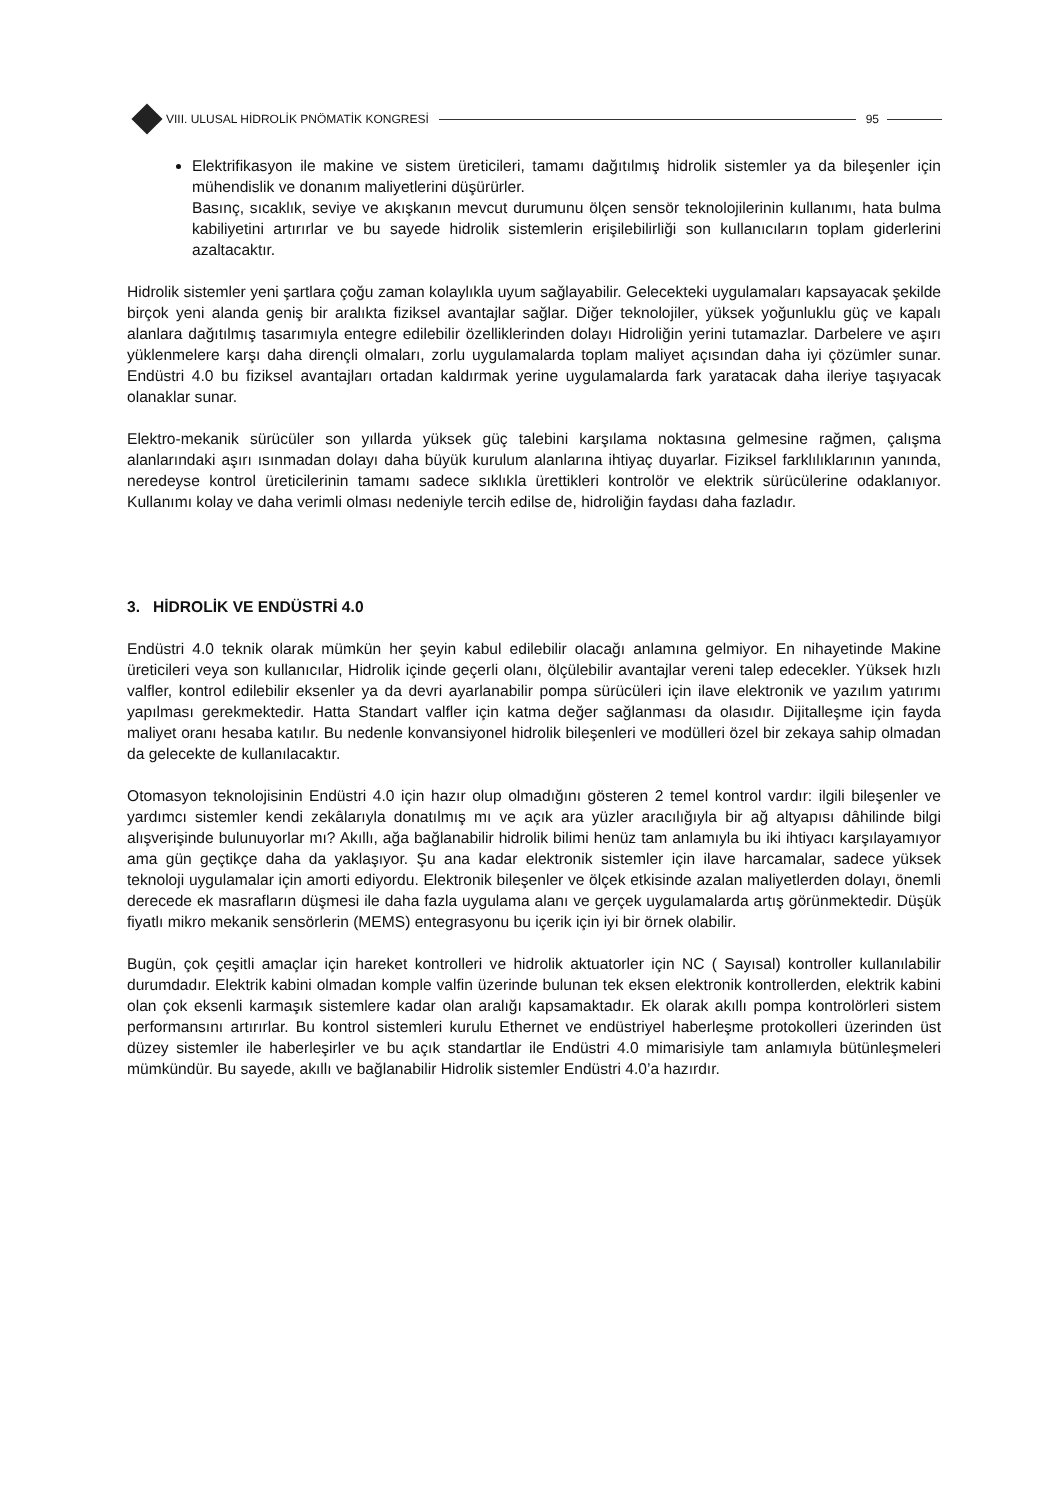VIII. ULUSAL HİDROLİK PNÖMATİK KONGRESİ
95
Elektrifikasyon ile makine ve sistem üreticileri, tamamı dağıtılmış hidrolik sistemler ya da bileşenler için mühendislik ve donanım maliyetlerini düşürürler.
Basınç, sıcaklık, seviye ve akışkanın mevcut durumunu ölçen sensör teknolojilerinin kullanımı, hata bulma kabiliyetini artırırlar ve bu sayede hidrolik sistemlerin erişilebilirliği son kullanıcıların toplam giderlerini azaltacaktır.
Hidrolik sistemler yeni şartlara çoğu zaman kolaylıkla uyum sağlayabilir. Gelecekteki uygulamaları kapsayacak şekilde birçok yeni alanda geniş bir aralıkta fiziksel avantajlar sağlar. Diğer teknolojiler, yüksek yoğunluklu güç ve kapalı alanlara dağıtılmış tasarımıyla entegre edilebilir özelliklerinden dolayı Hidroliğin yerini tutamazlar. Darbelere ve aşırı yüklenmelere karşı daha dirençli olmaları, zorlu uygulamalarda toplam maliyet açısından daha iyi çözümler sunar. Endüstri 4.0 bu fiziksel avantajları ortadan kaldırmak yerine uygulamalarda fark yaratacak daha ileriye taşıyacak olanaklar sunar.
Elektro-mekanik sürücüler son yıllarda yüksek güç talebini karşılama noktasına gelmesine rağmen, çalışma alanlarındaki aşırı ısınmadan dolayı daha büyük kurulum alanlarına ihtiyaç duyarlar. Fiziksel farklılıklarının yanında, neredeyse kontrol üreticilerinin tamamı sadece sıklıkla ürettikleri kontrolör ve elektrik sürücülerine odaklanıyor. Kullanımı kolay ve daha verimli olması nedeniyle tercih edilse de, hidroliğin faydası daha fazladır.
3. HİDROLİK VE ENDÜSTRİ 4.0
Endüstri 4.0 teknik olarak mümkün her şeyin kabul edilebilir olacağı anlamına gelmiyor. En nihayetinde Makine üreticileri veya son kullanıcılar, Hidrolik içinde geçerli olanı, ölçülebilir avantajlar vereni talep edecekler. Yüksek hızlı valfler, kontrol edilebilir eksenler ya da devri ayarlanabilir pompa sürücüleri için ilave elektronik ve yazılım yatırımı yapılması gerekmektedir. Hatta Standart valfler için katma değer sağlanması da olasıdır. Dijitalleşme için fayda maliyet oranı hesaba katılır. Bu nedenle konvansiyonel hidrolik bileşenleri ve modülleri özel bir zekaya sahip olmadan da gelecekte de kullanılacaktır.
Otomasyon teknolojisinin Endüstri 4.0 için hazır olup olmadığını gösteren 2 temel kontrol vardır: ilgili bileşenler ve yardımcı sistemler kendi zekâlarıyla donatılmış mı ve açık ara yüzler aracılığıyla bir ağ altyapısı dâhilinde bilgi alışverişinde bulunuyorlar mı? Akıllı, ağa bağlanabilir hidrolik bilimi henüz tam anlamıyla bu iki ihtiyacı karşılayamıyor ama gün geçtikçe daha da yaklaşıyor. Şu ana kadar elektronik sistemler için ilave harcamalar, sadece yüksek teknoloji uygulamalar için amorti ediyordu. Elektronik bileşenler ve ölçek etkisinde azalan maliyetlerden dolayı, önemli derecede ek masrafların düşmesi ile daha fazla uygulama alanı ve gerçek uygulamalarda artış görünmektedir. Düşük fiyatlı mikro mekanik sensörlerin (MEMS) entegrasyonu bu içerik için iyi bir örnek olabilir.
Bugün, çok çeşitli amaçlar için hareket kontrolleri ve hidrolik aktuatorler için NC ( Sayısal) kontroller kullanılabilir durumdadır. Elektrik kabini olmadan komple valfin üzerinde bulunan tek eksen elektronik kontrollerden, elektrik kabini olan çok eksenli karmaşık sistemlere kadar olan aralığı kapsamaktadır. Ek olarak akıllı pompa kontrolörleri sistem performansını artırırlar. Bu kontrol sistemleri kurulu Ethernet ve endüstriyel haberleşme protokolleri üzerinden üst düzey sistemler ile haberleşirler ve bu açık standartlar ile Endüstri 4.0 mimarisiyle tam anlamıyla bütünleşmeleri mümkündür. Bu sayede, akıllı ve bağlanabilir Hidrolik sistemler Endüstri 4.0’a hazırdır.